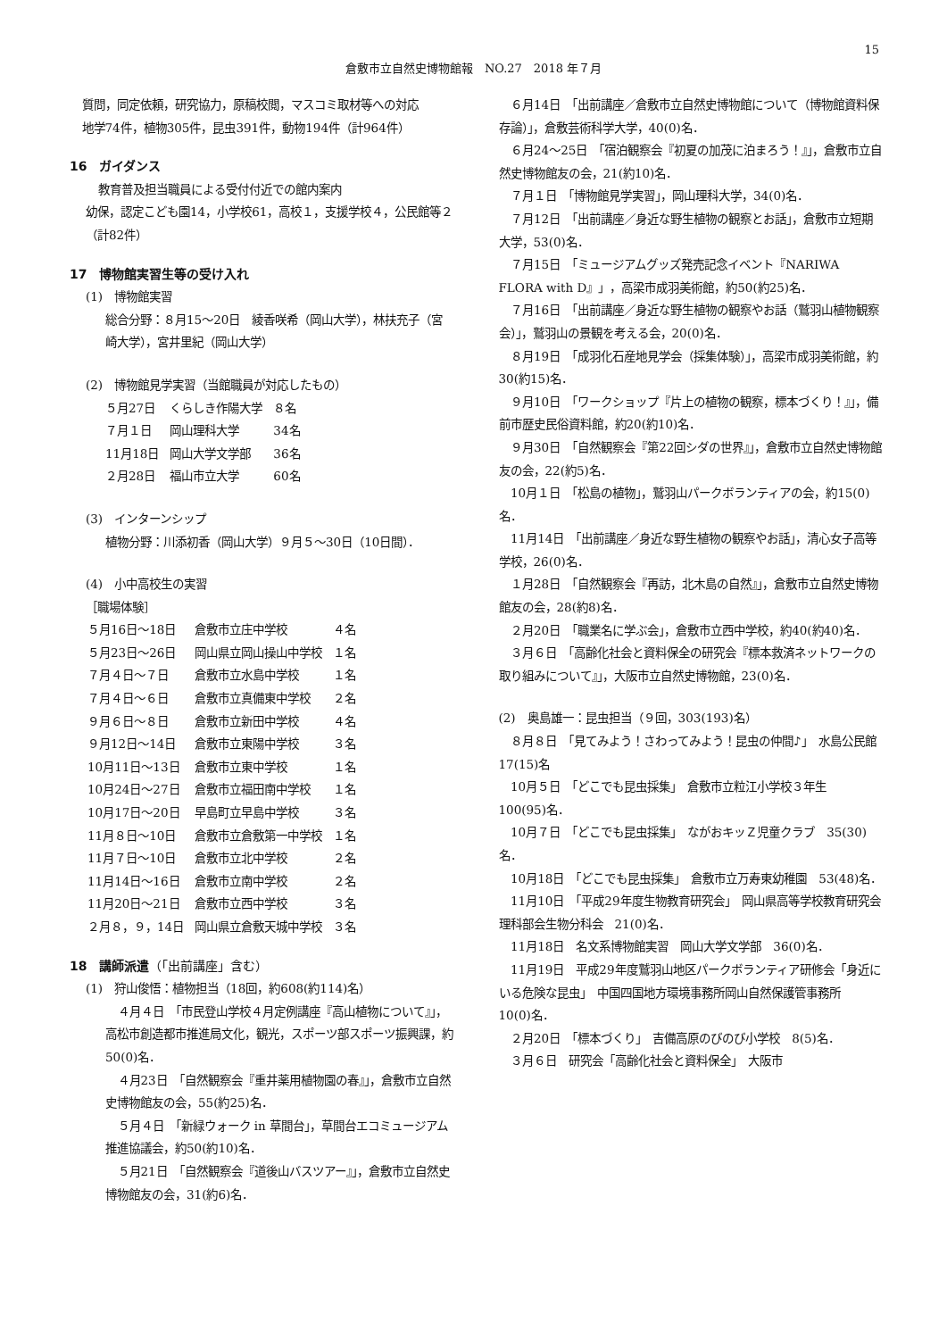15
倉敷市立自然史博物館報　NO.27　2018 年７月
質問，同定依頼，研究協力，原稿校閲，マスコミ取材等への対応
地学74件，植物305件，昆虫391件，動物194件（計964件）
16　ガイダンス
教育普及担当職員による受付付近での館内案内
幼保，認定こども園14，小学校61，高校１，支援学校４，公民館等２（計82件）
17　博物館実習生等の受け入れ
(1)　博物館実習
総合分野：８月15～20日　綾香咲希（岡山大学），林扶充子（宮崎大学），宮井里紀（岡山大学）
(2)　博物館見学実習（当館職員が対応したもの）
| ５月27日 | くらしき作陽大学 | ８名 |
| ７月１日 | 岡山理科大学 | 34名 |
| 11月18日 | 岡山大学文学部 | 36名 |
| ２月28日 | 福山市立大学 | 60名 |
(3)　インターンシップ
植物分野：川添初香（岡山大学）９月５～30日（10日間）．
(4)　小中高校生の実習
［職場体験］
| ５月16日～18日 | 倉敷市立庄中学校 | ４名 |
| ５月23日～26日 | 岡山県立岡山操山中学校 | １名 |
| ７月４日～７日 | 倉敷市立水島中学校 | １名 |
| ７月４日～６日 | 倉敷市立真備東中学校 | ２名 |
| ９月６日～８日 | 倉敷市立新田中学校 | ４名 |
| ９月12日～14日 | 倉敷市立東陽中学校 | ３名 |
| 10月11日～13日 | 倉敷市立東中学校 | １名 |
| 10月24日～27日 | 倉敷市立福田南中学校 | １名 |
| 10月17日～20日 | 早島町立早島中学校 | ３名 |
| 11月８日～10日 | 倉敷市立倉敷第一中学校 | １名 |
| 11月７日～10日 | 倉敷市立北中学校 | ２名 |
| 11月14日～16日 | 倉敷市立南中学校 | ２名 |
| 11月20日～21日 | 倉敷市立西中学校 | ３名 |
| ２月８，９，14日 | 岡山県立倉敷天城中学校 | ３名 |
18　講師派遣（「出前講座」含む）
(1)　狩山俊悟：植物担当（18回，約608(約114)名）
４月４日　「市民登山学校４月定例講座『高山植物について』」，高松市創造都市推進局文化，観光，スポーツ部スポーツ振興課，約50(0)名．
４月23日　「自然観察会『重井薬用植物園の春』」，倉敷市立自然史博物館友の会，55(約25)名．
５月４日　「新緑ウォーク in 草間台」，草間台エコミュージアム推進協議会，約50(約10)名．
５月21日　「自然観察会『道後山バスツアー』」，倉敷市立自然史博物館友の会，31(約6)名．
６月14日　「出前講座／倉敷市立自然史博物館について（博物館資料保存論）」，倉敷芸術科学大学，40(0)名．
６月24～25日　「宿泊観察会『初夏の加茂に泊まろう！』」，倉敷市立自然史博物館友の会，21(約10)名．
７月１日　「博物館見学実習」，岡山理科大学，34(0)名．
７月12日　「出前講座／身近な野生植物の観察とお話」，倉敷市立短期大学，53(0)名．
７月15日　「ミュージアムグッズ発売記念イベント『NARIWA FLORA with D』」，高梁市成羽美術館，約50(約25)名．
７月16日　「出前講座／身近な野生植物の観察やお話（鷲羽山植物観察会）」，鷲羽山の景観を考える会，20(0)名．
８月19日　「成羽化石産地見学会（採集体験）」，高梁市成羽美術館，約30(約15)名．
９月10日　「ワークショップ『片上の植物の観察，標本づくり！』」，備前市歴史民俗資料館，約20(約10)名．
９月30日　「自然観察会『第22回シダの世界』」，倉敷市立自然史博物館友の会，22(約5)名．
10月１日　「松島の植物」，鷲羽山パークボランティアの会，約15(0)名．
11月14日　「出前講座／身近な野生植物の観察やお話」，清心女子高等学校，26(0)名．
１月28日　「自然観察会『再訪，北木島の自然』」，倉敷市立自然史博物館友の会，28(約8)名．
２月20日　「職業名に学ぶ会」，倉敷市立西中学校，約40(約40)名．
３月６日　「高齢化社会と資料保全の研究会『標本救済ネットワークの取り組みについて』」，大阪市立自然史博物館，23(0)名．
(2)　奥島雄一：昆虫担当（９回，303(193)名）
８月８日　「見てみよう！さわってみよう！昆虫の仲間♪」　水島公民館　17(15)名
10月５日　「どこでも昆虫採集」　倉敷市立粒江小学校３年生　100(95)名．
10月７日　「どこでも昆虫採集」　ながおキッＺ児童クラブ　35(30)名．
10月18日　「どこでも昆虫採集」　倉敷市立万寿東幼稚園　53(48)名．
11月10日　「平成29年度生物教育研究会」　岡山県高等学校教育研究会理科部会生物分科会　21(0)名．
11月18日　名文系博物館実習　岡山大学文学部　36(0)名．
11月19日　平成29年度鷲羽山地区パークボランティア研修会「身近にいる危険な昆虫」　中国四国地方環境事務所岡山自然保護管事務所　10(0)名．
２月20日　「標本づくり」　吉備高原のびのび小学校　8(5)名．
３月６日　研究会「高齢化社会と資料保全」　大阪市